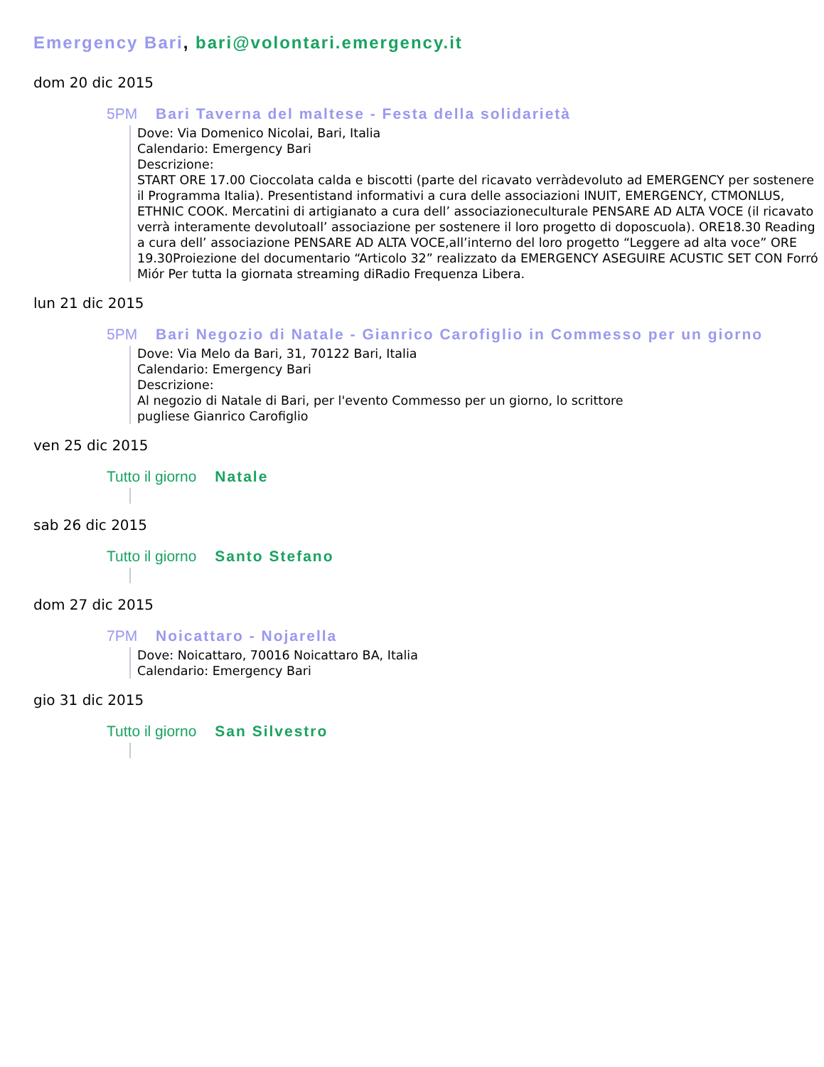Emergency Bari, bari@volontari.emergency.it
dom 20 dic 2015
5PM Bari Taverna del maltese - Festa della solidarietà
Dove: Via Domenico Nicolai, Bari, Italia
Calendario: Emergency Bari
Descrizione:
START ORE 17.00 Cioccolata calda e biscotti (parte del ricavato verràdevoluto ad EMERGENCY per sostenere il Programma Italia). Presentistand informativi a cura delle associazioni INUIT, EMERGENCY, CTMONLUS, ETHNIC COOK. Mercatini di artigianato a cura dell’ associazioneculturale PENSARE AD ALTA VOCE (il ricavato verrà interamente devolutoall’ associazione per sostenere il loro progetto di doposcuola). ORE18.30 Reading a cura dell’ associazione PENSARE AD ALTA VOCE,all’interno del loro progetto “Leggere ad alta voce” ORE 19.30Proiezione del documentario “Articolo 32” realizzato da EMERGENCY ASEGUIRE ACUSTIC SET CON Forró Miór Per tutta la giornata streaming diRadio Frequenza Libera.
lun 21 dic 2015
5PM Bari Negozio di Natale - Gianrico Carofiglio in Commesso per un giorno
Dove: Via Melo da Bari, 31, 70122 Bari, Italia
Calendario: Emergency Bari
Descrizione:
Al negozio di Natale di Bari, per l'evento Commesso per un giorno, lo scrittore
pugliese Gianrico Carofiglio
ven 25 dic 2015
Tutto il giorno Natale
sab 26 dic 2015
Tutto il giorno Santo Stefano
dom 27 dic 2015
7PM Noicattaro - Nojarella
Dove: Noicattaro, 70016 Noicattaro BA, Italia
Calendario: Emergency Bari
gio 31 dic 2015
Tutto il giorno San Silvestro